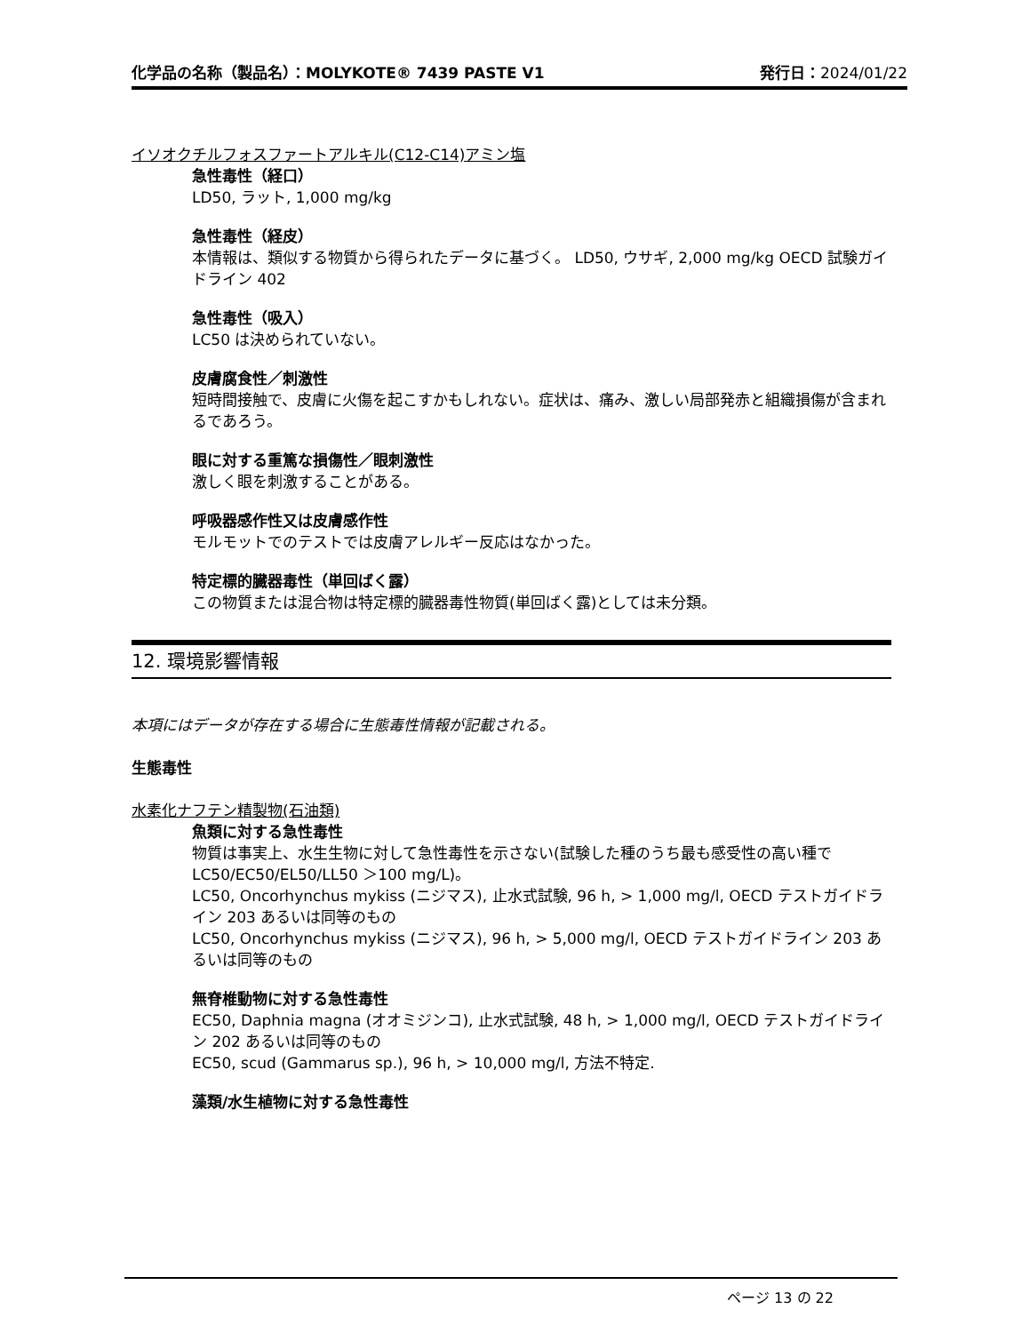化学品の名称（製品名）：MOLYKOTE® 7439 PASTE V1 発行日：2024/01/22
イソオクチルフォスファートアルキル(C12-C14)アミン塩
急性毒性（経口）
LD50, ラット, 1,000 mg/kg
急性毒性（経皮）
本情報は、類似する物質から得られたデータに基づく。 LD50, ウサギ, 2,000 mg/kg OECD 試験ガイドライン 402
急性毒性（吸入）
LC50 は決められていない。
皮膚腐食性／刺激性
短時間接触で、皮膚に火傷を起こすかもしれない。症状は、痛み、激しい局部発赤と組織損傷が含まれるであろう。
眼に対する重篤な損傷性／眼刺激性
激しく眼を刺激することがある。
呼吸器感作性又は皮膚感作性
モルモットでのテストでは皮膚アレルギー反応はなかった。
特定標的臓器毒性（単回ばく露）
この物質または混合物は特定標的臓器毒性物質(単回ばく露)としては未分類。
12. 環境影響情報
本項にはデータが存在する場合に生態毒性情報が記載される。
生態毒性
水素化ナフテン精製物(石油類)
魚類に対する急性毒性
物質は事実上、水生生物に対して急性毒性を示さない(試験した種のうち最も感受性の高い種で LC50/EC50/EL50/LL50 ＞100 mg/L)。
LC50, Oncorhynchus mykiss (ニジマス), 止水式試験, 96 h, > 1,000 mg/l, OECD テストガイドライン 203 あるいは同等のもの
LC50, Oncorhynchus mykiss (ニジマス), 96 h, > 5,000 mg/l, OECD テストガイドライン 203 あるいは同等のもの
無脊椎動物に対する急性毒性
EC50, Daphnia magna (オオミジンコ), 止水式試験, 48 h, > 1,000 mg/l, OECD テストガイドライン 202 あるいは同等のもの
EC50, scud (Gammarus sp.), 96 h, > 10,000 mg/l, 方法不特定.
藻類/水生植物に対する急性毒性
ページ 13 の 22